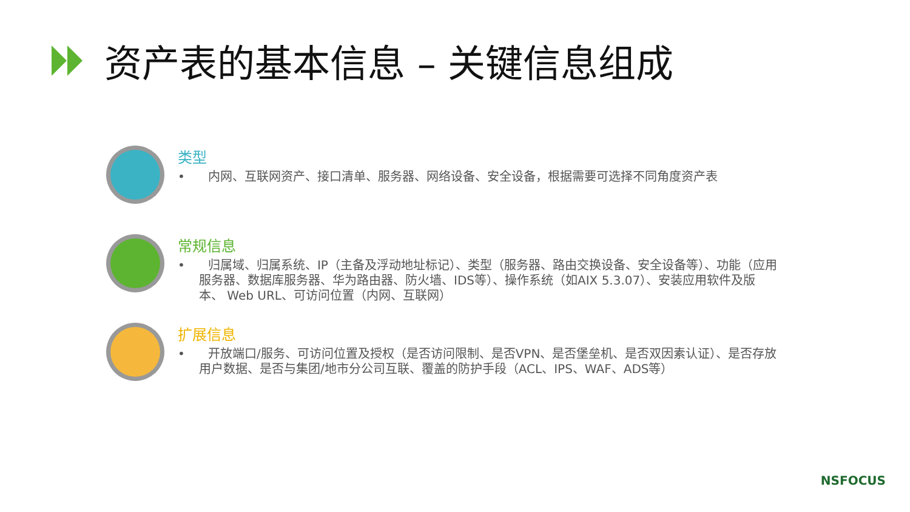资产表的基本信息 – 关键信息组成
类型
• 内网、互联网资产、接口清单、服务器、网络设备、安全设备，根据需要可选择不同角度资产表
常规信息
• 归属域、归属系统、IP（主备及浮动地址标记）、类型（服务器、路由交换设备、安全设备等）、功能（应用服务器、数据库服务器、华为路由器、防火墙、IDS等）、操作系统（如AIX 5.3.07）、安装应用软件及版本、 Web URL、可访问位置（内网、互联网）
扩展信息
• 开放端口/服务、可访问位置及授权（是否访问限制、是否VPN、是否堡垒机、是否双因素认证）、是否存放用户数据、是否与集团/地市分公司互联、覆盖的防护手段（ACL、IPS、WAF、ADS等）
NSFOCUS